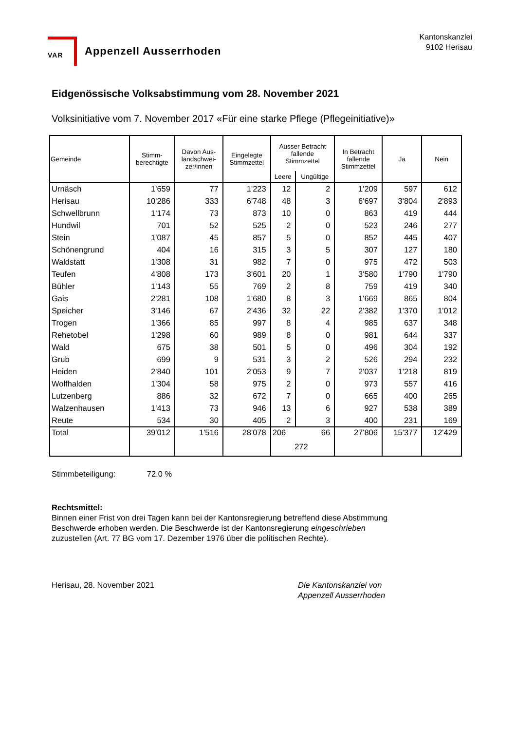VAR
Appenzell Ausserrhoden
Kantonskanzlei
9102 Herisau
Eidgenössische Volksabstimmung vom 28. November 2021
Volksinitiative vom 7. November 2017 «Für eine starke Pflege (Pflegeinitiative)»
| Gemeinde | Stimm- berechtigte | Davon Aus- landschwei- zer/innen | Eingelegte Stimmzettel | Ausser Betracht fallende Stimmzettel | | In Betracht fallende Stimmzettel | Ja | Nein |
| --- | --- | --- | --- | --- | --- | --- | --- | --- |
| | | | | Leere | Ungültige | | | |
| Urnäsch | 1'659 | 77 | 1'223 | 12 | 2 | 1'209 | 597 | 612 |
| Herisau | 10'286 | 333 | 6'748 | 48 | 3 | 6'697 | 3'804 | 2'893 |
| Schwellbrunn | 1'174 | 73 | 873 | 10 | 0 | 863 | 419 | 444 |
| Hundwil | 701 | 52 | 525 | 2 | 0 | 523 | 246 | 277 |
| Stein | 1'087 | 45 | 857 | 5 | 0 | 852 | 445 | 407 |
| Schönengrund | 404 | 16 | 315 | 3 | 5 | 307 | 127 | 180 |
| Waldstatt | 1'308 | 31 | 982 | 7 | 0 | 975 | 472 | 503 |
| Teufen | 4'808 | 173 | 3'601 | 20 | 1 | 3'580 | 1'790 | 1'790 |
| Bühler | 1'143 | 55 | 769 | 2 | 8 | 759 | 419 | 340 |
| Gais | 2'281 | 108 | 1'680 | 8 | 3 | 1'669 | 865 | 804 |
| Speicher | 3'146 | 67 | 2'436 | 32 | 22 | 2'382 | 1'370 | 1'012 |
| Trogen | 1'366 | 85 | 997 | 8 | 4 | 985 | 637 | 348 |
| Rehetobel | 1'298 | 60 | 989 | 8 | 0 | 981 | 644 | 337 |
| Wald | 675 | 38 | 501 | 5 | 0 | 496 | 304 | 192 |
| Grub | 699 | 9 | 531 | 3 | 2 | 526 | 294 | 232 |
| Heiden | 2'840 | 101 | 2'053 | 9 | 7 | 2'037 | 1'218 | 819 |
| Wolfhalden | 1'304 | 58 | 975 | 2 | 0 | 973 | 557 | 416 |
| Lutzenberg | 886 | 32 | 672 | 7 | 0 | 665 | 400 | 265 |
| Walzenhausen | 1'413 | 73 | 946 | 13 | 6 | 927 | 538 | 389 |
| Reute | 534 | 30 | 405 | 2 | 3 | 400 | 231 | 169 |
| Total | 39'012 | 1'516 | 28'078 | 206 66 272 | | 27'806 | 15'377 | 12'429 |
Stimmbeteiligung: 72.0 %
Rechtsmittel:
Binnen einer Frist von drei Tagen kann bei der Kantonsregierung betreffend diese Abstimmung
Beschwerde erhoben werden. Die Beschwerde ist der Kantonsregierung eingeschrieben
zuzustellen (Art. 77 BG vom 17. Dezember 1976 über die politischen Rechte).
Herisau, 28. November 2021 Die Kantonskanzlei von
Appenzell Ausserrhoden